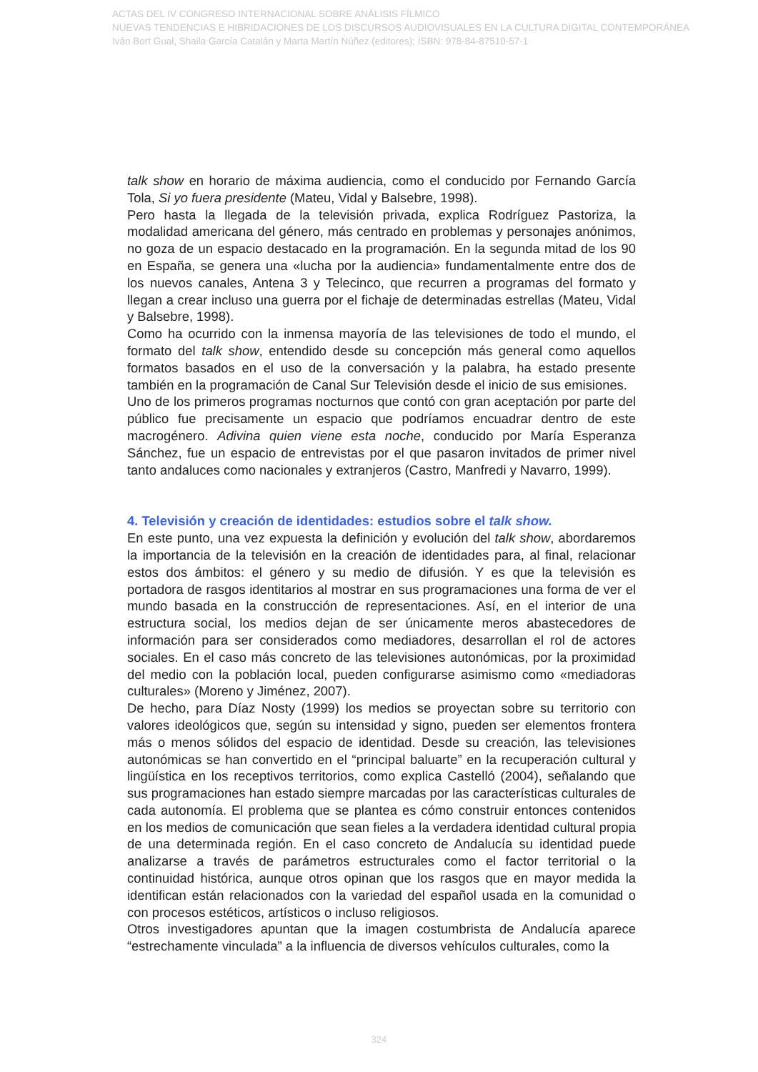ACTAS DEL IV CONGRESO INTERNACIONAL SOBRE ANÁLISIS FÍLMICO
NUEVAS TENDENCIAS E HIBRIDACIONES DE LOS DISCURSOS AUDIOVISUALES EN LA CULTURA DIGITAL CONTEMPORÁNEA
Iván Bort Gual, Shaila García Catalán y Marta Martín Núñez (editores); ISBN: 978-84-87510-57-1
talk show en horario de máxima audiencia, como el conducido por Fernando García Tola, Si yo fuera presidente (Mateu, Vidal y Balsebre, 1998).
Pero hasta la llegada de la televisión privada, explica Rodríguez Pastoriza, la modalidad americana del género, más centrado en problemas y personajes anónimos, no goza de un espacio destacado en la programación. En la segunda mitad de los 90 en España, se genera una «lucha por la audiencia» fundamentalmente entre dos de los nuevos canales, Antena 3 y Telecinco, que recurren a programas del formato y llegan a crear incluso una guerra por el fichaje de determinadas estrellas (Mateu, Vidal y Balsebre, 1998).
Como ha ocurrido con la inmensa mayoría de las televisiones de todo el mundo, el formato del talk show, entendido desde su concepción más general como aquellos formatos basados en el uso de la conversación y la palabra, ha estado presente también en la programación de Canal Sur Televisión desde el inicio de sus emisiones.
Uno de los primeros programas nocturnos que contó con gran aceptación por parte del público fue precisamente un espacio que podríamos encuadrar dentro de este macrogénero. Adivina quien viene esta noche, conducido por María Esperanza Sánchez, fue un espacio de entrevistas por el que pasaron invitados de primer nivel tanto andaluces como nacionales y extranjeros (Castro, Manfredi y Navarro, 1999).
4. Televisión y creación de identidades: estudios sobre el talk show.
En este punto, una vez expuesta la definición y evolución del talk show, abordaremos la importancia de la televisión en la creación de identidades para, al final, relacionar estos dos ámbitos: el género y su medio de difusión. Y es que la televisión es portadora de rasgos identitarios al mostrar en sus programaciones una forma de ver el mundo basada en la construcción de representaciones. Así, en el interior de una estructura social, los medios dejan de ser únicamente meros abastecedores de información para ser considerados como mediadores, desarrollan el rol de actores sociales. En el caso más concreto de las televisiones autonómicas, por la proximidad del medio con la población local, pueden configurarse asimismo como «mediadoras culturales» (Moreno y Jiménez, 2007).
De hecho, para Díaz Nosty (1999) los medios se proyectan sobre su territorio con valores ideológicos que, según su intensidad y signo, pueden ser elementos frontera más o menos sólidos del espacio de identidad. Desde su creación, las televisiones autonómicas se han convertido en el “principal baluarte” en la recuperación cultural y lingüística en los receptivos territorios, como explica Castelló (2004), señalando que sus programaciones han estado siempre marcadas por las características culturales de cada autonomía. El problema que se plantea es cómo construir entonces contenidos en los medios de comunicación que sean fieles a la verdadera identidad cultural propia de una determinada región. En el caso concreto de Andalucía su identidad puede analizarse a través de parámetros estructurales como el factor territorial o la continuidad histórica, aunque otros opinan que los rasgos que en mayor medida la identifican están relacionados con la variedad del español usada en la comunidad o con procesos estéticos, artísticos o incluso religiosos.
Otros investigadores apuntan que la imagen costumbrista de Andalucía aparece “estrechamente vinculada” a la influencia de diversos vehículos culturales, como la
324